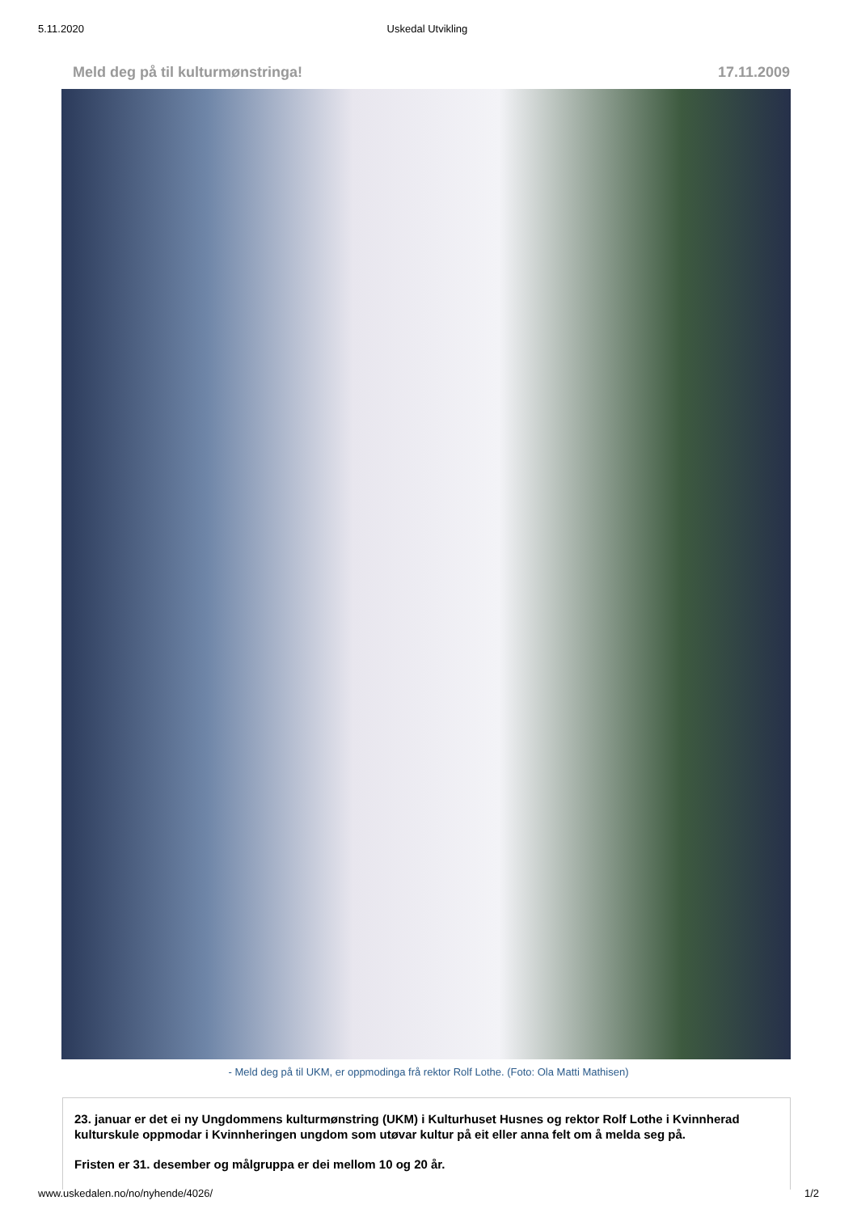5.11.2020 Uskedal Utvikling
Meld deg på til kulturmønstringa! 17.11.2009
- Meld deg på til UKM, er oppmodinga frå rektor Rolf Lothe. (Foto: Ola Matti Mathisen)
23. januar er det ei ny Ungdommens kulturmønstring (UKM) i Kulturhuset Husnes og rektor Rolf Lothe i Kvinnherad kulturskule oppmodar i Kvinnheringen ungdom som utøvar kultur på eit eller anna felt om å melda seg på.
Fristen er 31. desember og målgruppa er dei mellom 10 og 20 år.
www.uskedalen.no/no/nyhende/4026/ 1/2